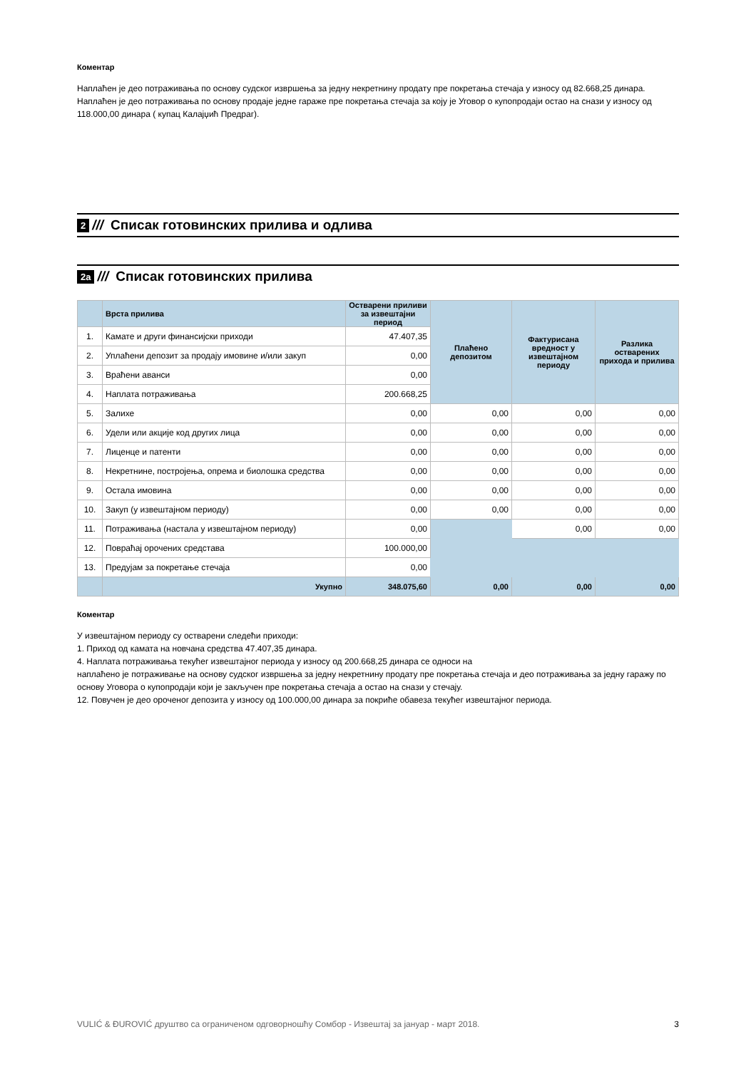Коментар
Наплаћен је део потраживања по основу судског извршења за једну некретнину продату пре покретања стечаја у износу од 82.668,25 динара.
Наплаћен је део потраживања по основу продаје једне гараже пре покретања стечаја за коју је Уговор о купопродаји остао на снази у износу од 118.000,00 динара ( купац Калајџић Предраг).
2 /// Списак готовинских прилива и одлива
2a /// Списак готовинских прилива
| | Врста прилива | Остварени приливи за извештајни период | Плаћено депозитом | Фактурисана вредност у извештајном периоду | Разлика остварених прихода и прилива |
| --- | --- | --- | --- | --- | --- |
| 1. | Камате и други финансијски приходи | 47.407,35 | | | |
| 2. | Уплаћени депозит за продају имовине и/или закуп | 0,00 | | | |
| 3. | Враћени аванси | 0,00 | | | |
| 4. | Наплата потраживања | 200.668,25 | | | |
| 5. | Залихе | 0,00 | 0,00 | 0,00 | 0,00 |
| 6. | Удели или акције код других лица | 0,00 | 0,00 | 0,00 | 0,00 |
| 7. | Лиценце и патенти | 0,00 | 0,00 | 0,00 | 0,00 |
| 8. | Некретнине, постројења, опрема и биолошка средства | 0,00 | 0,00 | 0,00 | 0,00 |
| 9. | Остала имовина | 0,00 | 0,00 | 0,00 | 0,00 |
| 10. | Закуп (у извештајном периоду) | 0,00 | 0,00 | 0,00 | 0,00 |
| 11. | Потраживања (настала у извештајном периоду) | 0,00 | | 0,00 | 0,00 |
| 12. | Повраћај орочених средстава | 100.000,00 | | | |
| 13. | Предујам за покретање стечаја | 0,00 | | | |
| | Укупно | 348.075,60 | 0,00 | 0,00 | 0,00 |
Коментар
У извештајном периоду су остварени следећи приходи:
1. Приход од камата на новчана средства 47.407,35 динара.
4. Наплата потраживања текућег извештајног периода у износу од 200.668,25 динара се односи на
наплаћено је потраживање на основу судског извршења за једну некретнину продату пре покретања стечаја и део потраживања за једну гаражу по основу Уговора о купопродаји који је закључен пре покретања стечаја а остао на снази у стечају.
12. Повучен је део ороченог депозита у износу од 100.000,00 динара за покриће обавеза текућег извештајног периода.
VULIĆ & ĐUROVIĆ друштво са ограниченом одговорношћу Сомбор - Извештај за јануар - март 2018. 3